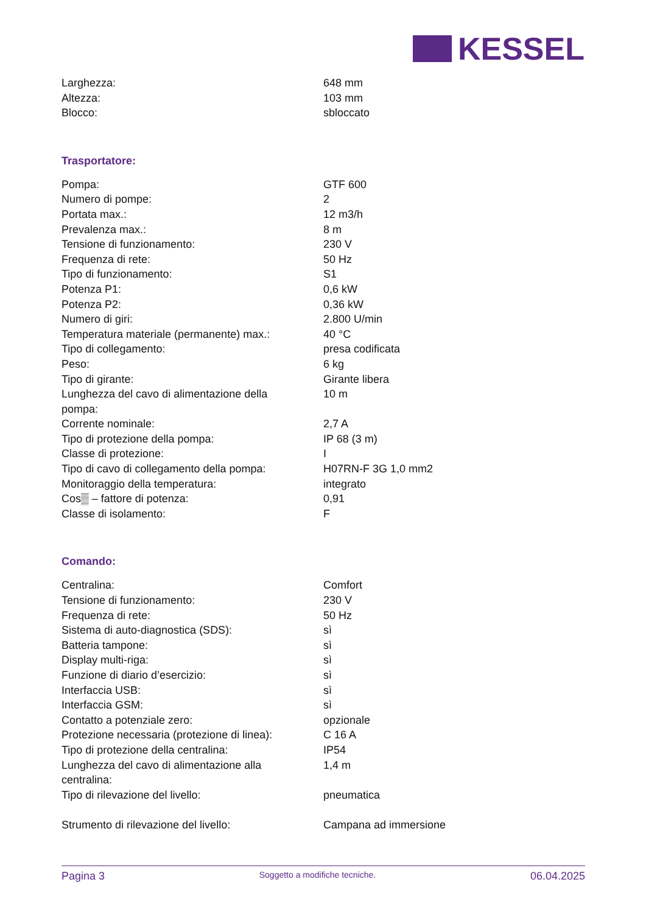KESSEL
| Larghezza: | 648 mm |
| Altezza: | 103 mm |
| Blocco: | sbloccato |
Trasportatore:
| Pompa: | GTF 600 |
| Numero di pompe: | 2 |
| Portata max.: | 12 m3/h |
| Prevalenza max.: | 8 m |
| Tensione di funzionamento: | 230 V |
| Frequenza di rete: | 50 Hz |
| Tipo di funzionamento: | S1 |
| Potenza P1: | 0,6 kW |
| Potenza P2: | 0,36 kW |
| Numero di giri: | 2.800 U/min |
| Temperatura materiale (permanente) max.: | 40 °C |
| Tipo di collegamento: | presa codificata |
| Peso: | 6 kg |
| Tipo di girante: | Girante libera |
| Lunghezza del cavo di alimentazione della pompa: | 10 m |
| Corrente nominale: | 2,7 A |
| Tipo di protezione della pompa: | IP 68 (3 m) |
| Classe di protezione: | I |
| Tipo di cavo di collegamento della pompa: | H07RN-F 3G 1,0 mm2 |
| Monitoraggio della temperatura: | integrato |
| Cos▒ – fattore di potenza: | 0,91 |
| Classe di isolamento: | F |
Comando:
| Centralina: | Comfort |
| Tensione di funzionamento: | 230 V |
| Frequenza di rete: | 50 Hz |
| Sistema di auto-diagnostica (SDS): | sì |
| Batteria tampone: | sì |
| Display multi-riga: | sì |
| Funzione di diario d’esercizio: | sì |
| Interfaccia USB: | sì |
| Interfaccia GSM: | sì |
| Contatto a potenziale zero: | opzionale |
| Protezione necessaria (protezione di linea): | C 16 A |
| Tipo di protezione della centralina: | IP54 |
| Lunghezza del cavo di alimentazione alla centralina: | 1,4 m |
| Tipo di rilevazione del livello: | pneumatica |
| Strumento di rilevazione del livello: | Campana ad immersione |
Pagina 3 Soggetto a modifiche tecniche. 06.04.2025